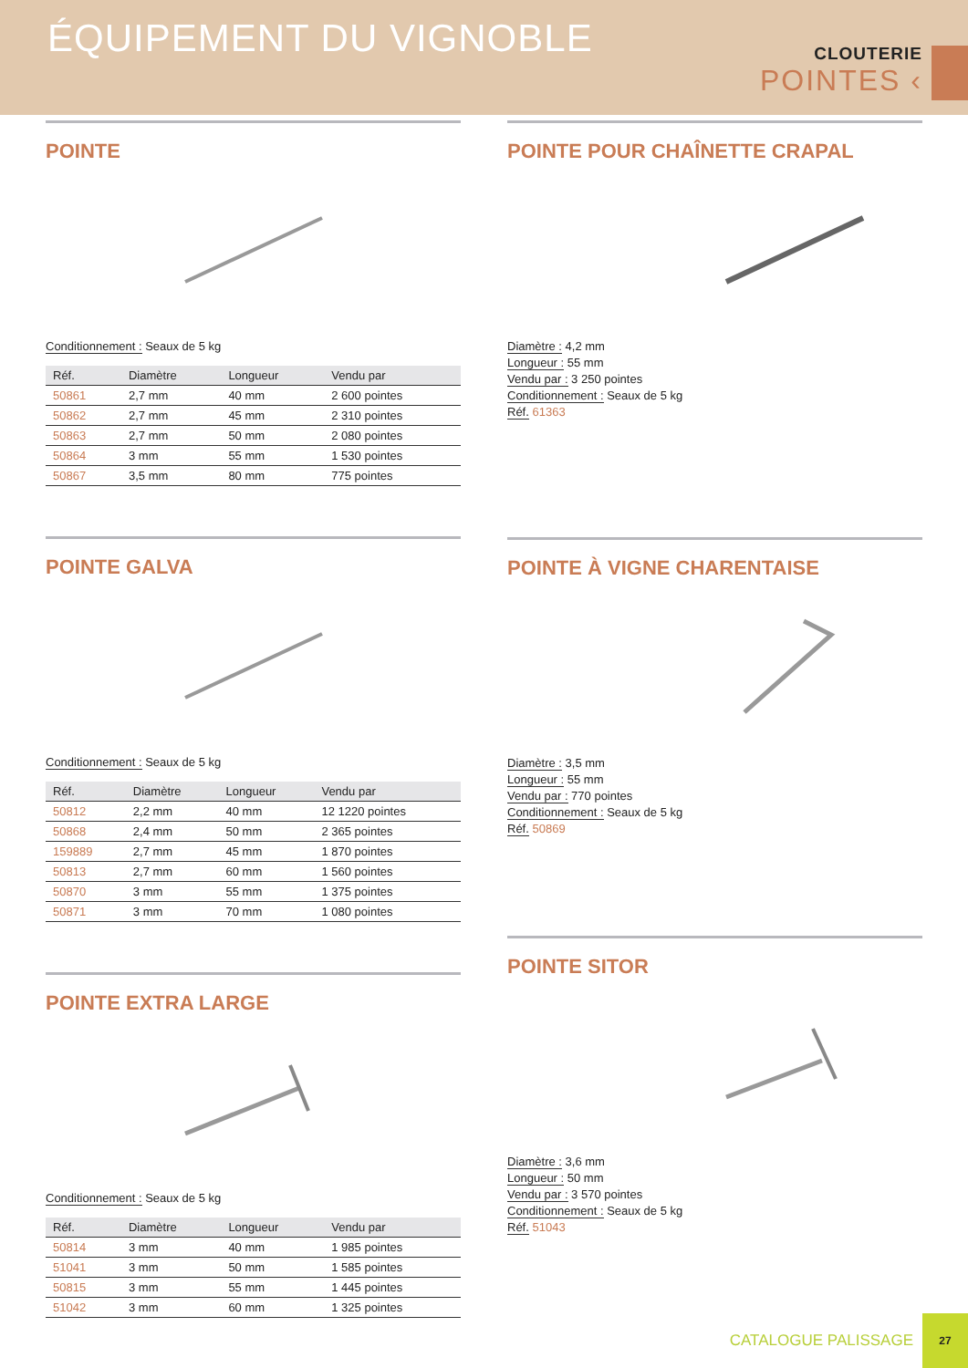ÉQUIPEMENT DU VIGNOBLE
CLOUTERIE
POINTES ‹
POINTE
Conditionnement : Seaux de 5 kg
| Réf. | Diamètre | Longueur | Vendu par |
| --- | --- | --- | --- |
| 50861 | 2,7 mm | 40 mm | 2 600 pointes |
| 50862 | 2,7 mm | 45 mm | 2 310 pointes |
| 50863 | 2,7 mm | 50 mm | 2 080 pointes |
| 50864 | 3 mm | 55 mm | 1 530 pointes |
| 50867 | 3,5 mm | 80 mm | 775 pointes |
POINTE GALVA
Conditionnement : Seaux de 5 kg
| Réf. | Diamètre | Longueur | Vendu par |
| --- | --- | --- | --- |
| 50812 | 2,2 mm | 40 mm | 12 1220 pointes |
| 50868 | 2,4 mm | 50 mm | 2 365 pointes |
| 159889 | 2,7 mm | 45 mm | 1 870 pointes |
| 50813 | 2,7 mm | 60 mm | 1 560 pointes |
| 50870 | 3 mm | 55 mm | 1 375 pointes |
| 50871 | 3 mm | 70 mm | 1 080 pointes |
POINTE EXTRA LARGE
Conditionnement : Seaux de 5 kg
| Réf. | Diamètre | Longueur | Vendu par |
| --- | --- | --- | --- |
| 50814 | 3 mm | 40 mm | 1 985 pointes |
| 51041 | 3 mm | 50 mm | 1 585 pointes |
| 50815 | 3 mm | 55 mm | 1 445 pointes |
| 51042 | 3 mm | 60 mm | 1 325 pointes |
POINTE POUR CHAÎNETTE CRAPAL
Diamètre : 4,2 mm
Longueur : 55 mm
Vendu par : 3 250 pointes
Conditionnement : Seaux de 5 kg
Réf. 61363
POINTE À VIGNE CHARENTAISE
Diamètre : 3,5 mm
Longueur : 55 mm
Vendu par : 770 pointes
Conditionnement : Seaux de 5 kg
Réf. 50869
POINTE SITOR
Diamètre : 3,6 mm
Longueur : 50 mm
Vendu par : 3 570 pointes
Conditionnement : Seaux de 5 kg
Réf. 51043
CATALOGUE PALISSAGE 27